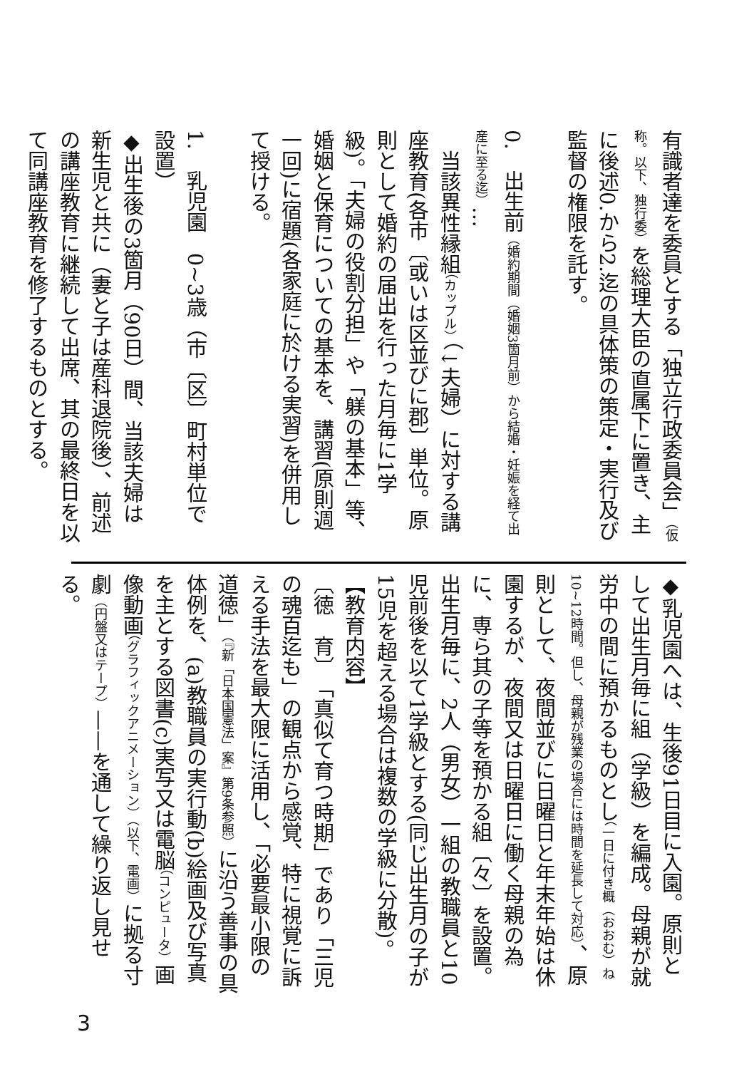有識者達を委員とする「独立行政委員会」（仮称。以下、独行委）を総理大臣の直属下に置き、主に後述0.から2.迄の具体策の策定・実行及び監督の権限を託す。
0.　出生前（婚約期間（婚姻3箇月前）から結婚・妊娠を経て出産に至る迄）…
　当該異性縁組（カップル）（↓夫婦）に対する講座教育(各市〔或いは区並びに郡〕単位。原則として婚約の届出を行った月毎に1学級)。「夫婦の役割分担」や「躾の基本」等、婚姻と保育についての基本を、講習(原則週一回)に宿題(各家庭に於ける実習)を併用して授ける。
1.　乳児園　0~3歳（市〔区〕町村単位で設置）
◆出生後の3箇月（90日）間、当該夫婦は新生児と共に（妻と子は産科退院後）、前述の講座教育に継続して出席、其の最終日を以て同講座教育を修了するものとする。
◆乳児園へは、生後91日目に入園。原則として出生月毎に組（学級）を編成。母親が就労中の間に預かるものとし（一日に付き概（おおむ）ね10~12時間。但し、母親が残業の場合には時間を延長して対応）、原則として、夜間並びに日曜日と年末年始は休園するが、夜間又は日曜日に働く母親の為に、専ら其の子等を預かる組〔々〕を設置。出生月毎に、2人（男女）一組の教職員と10児前後を以て1学級とする(同じ出生月の子が15児を超える場合は複数の学級に分散)。
【教育内容】
〔徳　育〕　「真似て育つ時期」であり「三児の魂百迄も」の観点から感覚、特に視覚に訴える手法を最大限に活用し、「必要最小限の道徳」（『新「日本国憲法」案』第9条参照）に沿う善事の具体例を、(a)教職員の実行動(b)絵画及び写真を主とする図書(c)実写又は電脳（コンピュータ）画像動画（グラフィックアニメーション）（以下、電画）に拠る寸劇（円盤又はテープ）——を通して繰り返し見せる。
3